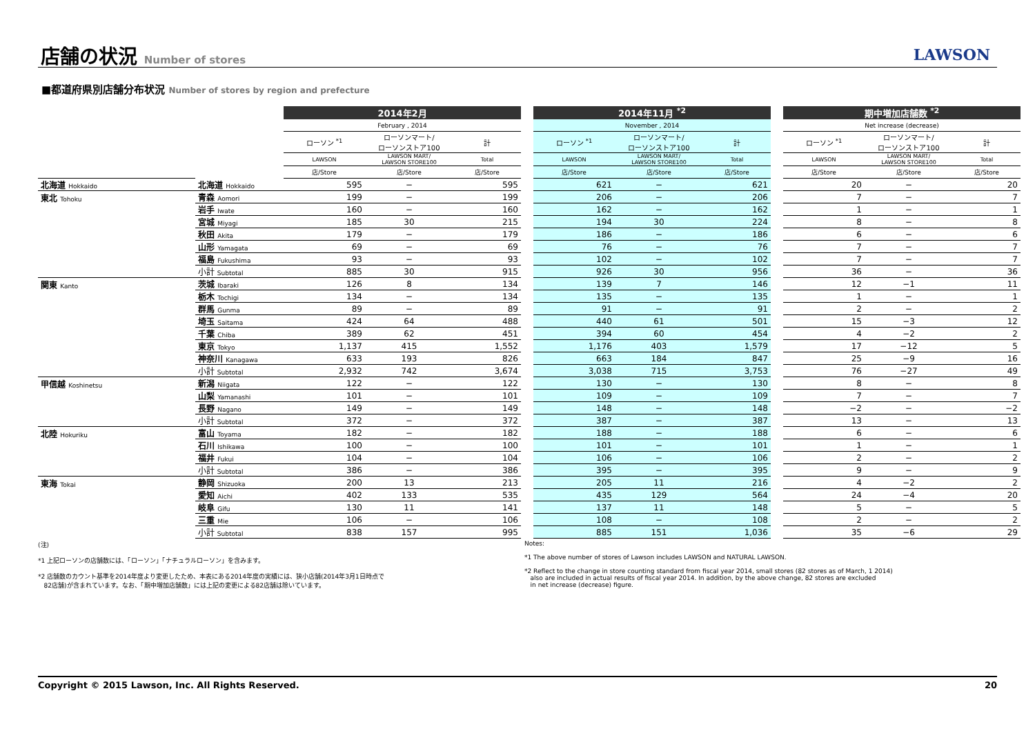店舗の状況 Number of stores LAWSON
■都道府県別店舗分布状況 Number of stores by region and prefecture
| | | 2014年2月 | | | | 2014年11月 <sup>*2</sup> | | | | 期中増加店舗数 <sup>*2</sup> | | |
| --- | --- | --- | --- | --- | --- | --- | --- | --- | --- | --- | --- | --- |
| | | February , 2014 | | | | November , 2014 | | | | Net increase (decrease) | | |
| | | ローソン <sup>*1</sup> | ローソンマート/ ローソンストア100 | 計 | | ローソン <sup>*1</sup> | ローソンマート/ ローソンストア100 | 計 | | ローソン <sup>*1</sup> | ローソンマート/ ローソンストア100 | 計 |
| | | LAWSON | LAWSON MART/ LAWSON STORE100 | Total | | LAWSON | LAWSON MART/ LAWSON STORE100 | Total | | LAWSON | LAWSON MART/ LAWSON STORE100 | Total |
| | | 店/Store | 店/Store | 店/Store | | 店/Store | 店/Store | 店/Store | | 店/Store | 店/Store | 店/Store |
| 北海道 Hokkaido | 北海道 Hokkaido | 595 | − | 595 | | 621 | − | 621 | | 20 | − | 20 |
| 東北 Tohoku | 青森 Aomori | 199 | − | 199 | | 206 | − | 206 | | 7 | − | 7 |
| | 岩手 Iwate | 160 | − | 160 | | 162 | − | 162 | | 1 | − | 1 |
| | 宮城 Miyagi | 185 | 30 | 215 | | 194 | 30 | 224 | | 8 | − | 8 |
| | 秋田 Akita | 179 | − | 179 | | 186 | − | 186 | | 6 | − | 6 |
| | 山形 Yamagata | 69 | − | 69 | | 76 | − | 76 | | 7 | − | 7 |
| | 福島 Fukushima | 93 | − | 93 | | 102 | − | 102 | | 7 | − | 7 |
| | 小計 Subtotal | 885 | 30 | 915 | | 926 | 30 | 956 | | 36 | − | 36 |
| 関東 Kanto | 茨城 Ibaraki | 126 | 8 | 134 | | 139 | 7 | 146 | | 12 | −1 | 11 |
| | 栃木 Tochigi | 134 | − | 134 | | 135 | − | 135 | | 1 | − | 1 |
| | 群馬 Gunma | 89 | − | 89 | | 91 | − | 91 | | 2 | − | 2 |
| | 埼玉 Saitama | 424 | 64 | 488 | | 440 | 61 | 501 | | 15 | −3 | 12 |
| | 千葉 Chiba | 389 | 62 | 451 | | 394 | 60 | 454 | | 4 | −2 | 2 |
| | 東京 Tokyo | 1,137 | 415 | 1,552 | | 1,176 | 403 | 1,579 | | 17 | −12 | 5 |
| | 神奈川 Kanagawa | 633 | 193 | 826 | | 663 | 184 | 847 | | 25 | −9 | 16 |
| | 小計 Subtotal | 2,932 | 742 | 3,674 | | 3,038 | 715 | 3,753 | | 76 | −27 | 49 |
| 甲信越 Koshinetsu | 新潟 Niigata | 122 | − | 122 | | 130 | − | 130 | | 8 | − | 8 |
| | 山梨 Yamanashi | 101 | − | 101 | | 109 | − | 109 | | 7 | − | 7 |
| | 長野 Nagano | 149 | − | 149 | | 148 | − | 148 | | −2 | − | −2 |
| | 小計 Subtotal | 372 | − | 372 | | 387 | − | 387 | | 13 | − | 13 |
| 北陸 Hokuriku | 富山 Toyama | 182 | − | 182 | | 188 | − | 188 | | 6 | − | 6 |
| | 石川 Ishikawa | 100 | − | 100 | | 101 | − | 101 | | 1 | − | 1 |
| | 福井 Fukui | 104 | − | 104 | | 106 | − | 106 | | 2 | − | 2 |
| | 小計 Subtotal | 386 | − | 386 | | 395 | − | 395 | | 9 | − | 9 |
| 東海 Tokai | 静岡 Shizuoka | 200 | 13 | 213 | | 205 | 11 | 216 | | 4 | −2 | 2 |
| | 愛知 Aichi | 402 | 133 | 535 | | 435 | 129 | 564 | | 24 | −4 | 20 |
| | 岐阜 Gifu | 130 | 11 | 141 | | 137 | 11 | 148 | | 5 | − | 5 |
| | 三重 Mie | 106 | − | 106 | | 108 | − | 108 | | 2 | − | 2 |
| | 小計 Subtotal | 838 | 157 | 995 | | 885 | 151 | 1,036 | | 35 | −6 | 29 |
(注)
*1 上記ローソンの店舗数には、「ローソン」「ナチュラルローソン」を含みます。
*2 店舗数のカウント基準を2014年度より変更したため、本表にある2014年度の実績には、狭小店舗(2014年3月1日時点で
82店舗)が含まれています。なお、「期中増加店舗数」には上記の変更による82店舗は除いています。
Notes:
*1 The above number of stores of Lawson includes LAWSON and NATURAL LAWSON.
*2 Reflect to the change in store counting standard from fiscal year 2014, small stores (82 stores as of March, 1 2014)
also are included in actual results of fiscal year 2014. In addition, by the above change, 82 stores are excluded
in net increase (decrease) figure.
Copyright © 2015 Lawson, Inc. All Rights Reserved. 20